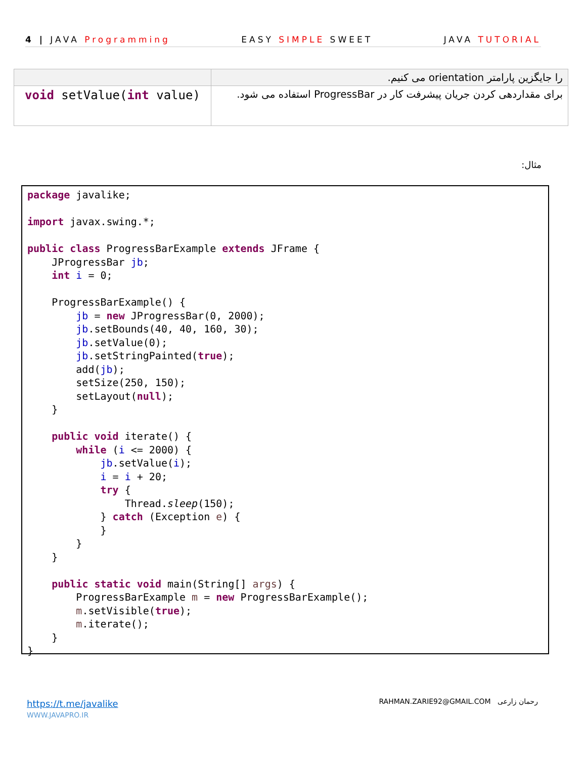4 | JAVA Programming EASY SIMPLE SWEET JAVA TUTORIAL
| | را جایگزین پارامتر orientation می کنیم. |
| void setValue( int value) | برای مقداردهی کردن جریان پیشرفت کار در ProgressBar استفاده می شود. |
مثال:
package javalike;

import javax.swing.*;

public class ProgressBarExample extends JFrame {
	JProgressBar jb;
	int i = 0;

	ProgressBarExample() {
		jb = new JProgressBar(0, 2000);
		jb.setBounds(40, 40, 160, 30);
		jb.setValue(0);
		jb.setStringPainted(true);
		add(jb);
		setSize(250, 150);
		setLayout(null);
	}

	public void iterate() {
		while (i <= 2000) {
			jb.setValue(i);
			i = i + 20;
			try {
				Thread.sleep(150);
			} catch (Exception e) {
			}
		}
	}

	public static void main(String[] args) {
		ProgressBarExample m = new ProgressBarExample();
		m.setVisible(true);
		m.iterate();
	}
}
https://t.me/javalike
WWW.JAVAPRO.IR
RAHMAN.ZARIE92@GMAIL.COM رحمان زارعی